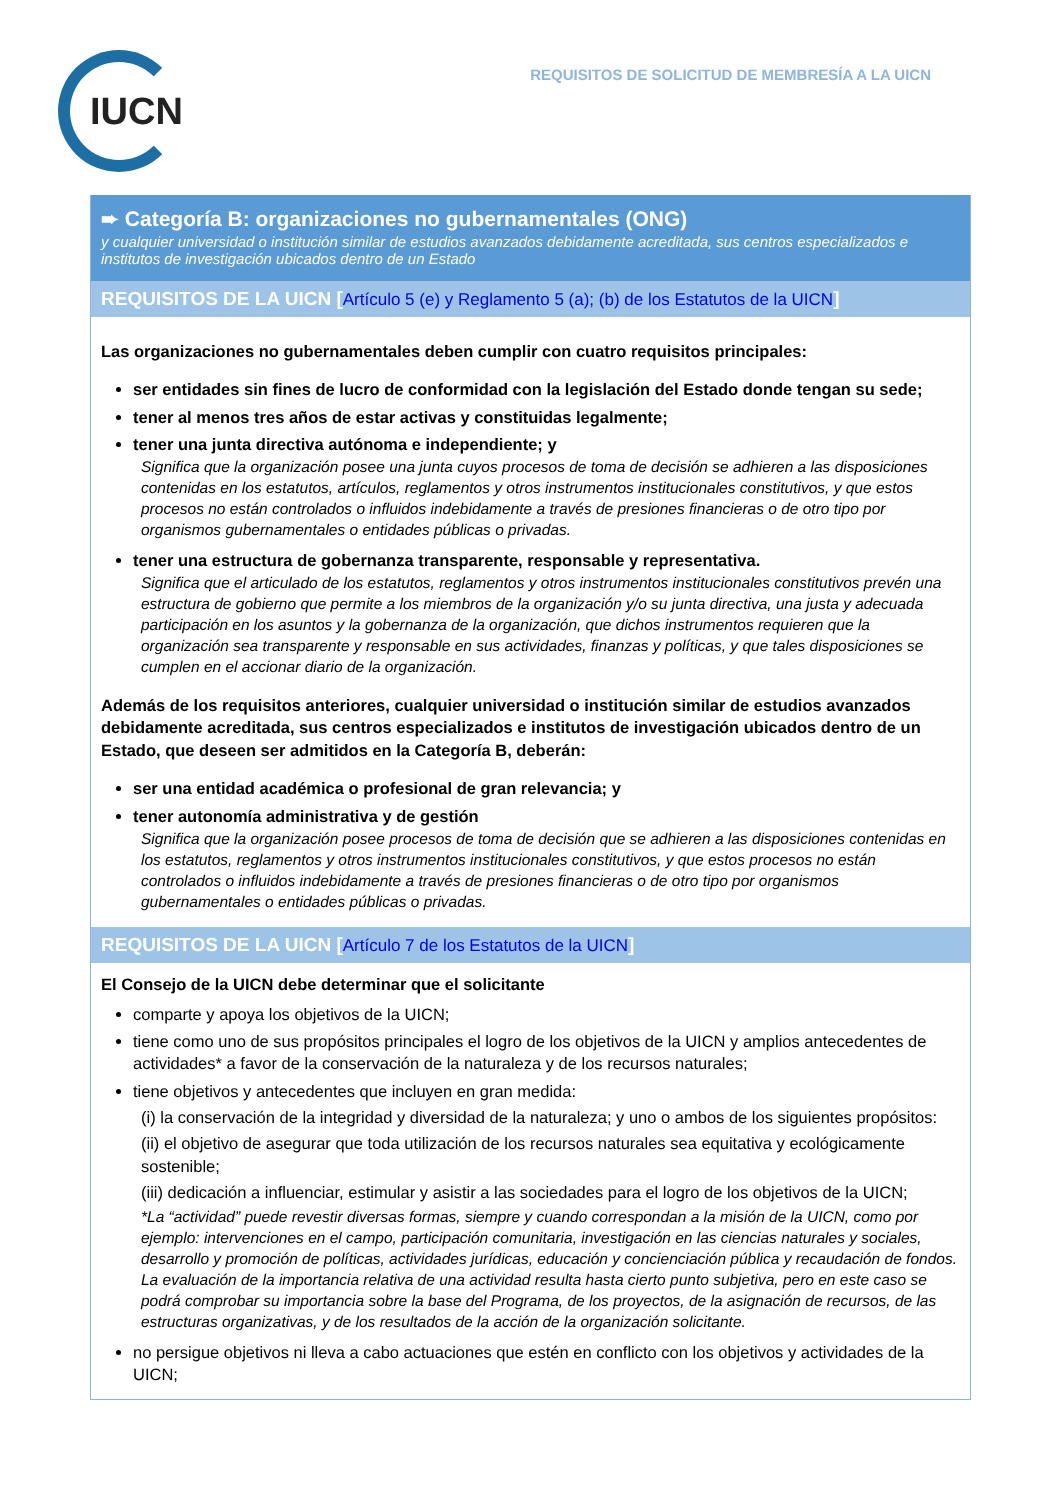IUCN
REQUISITOS DE SOLICITUD DE MEMBRESÍA A LA UICN
➨ Categoría B: organizaciones no gubernamentales (ONG)
y cualquier universidad o institución similar de estudios avanzados debidamente acreditada, sus centros especializados e institutos de investigación ubicados dentro de un Estado
REQUISITOS DE LA UICN [Artículo 5 (e) y Reglamento 5 (a); (b) de los Estatutos de la UICN]
Las organizaciones no gubernamentales deben cumplir con cuatro requisitos principales:
ser entidades sin fines de lucro de conformidad con la legislación del Estado donde tengan su sede;
tener al menos tres años de estar activas y constituidas legalmente;
tener una junta directiva autónoma e independiente; y
Significa que la organización posee una junta cuyos procesos de toma de decisión se adhieren a las disposiciones contenidas en los estatutos, artículos, reglamentos y otros instrumentos institucionales constitutivos, y que estos procesos no están controlados o influidos indebidamente a través de presiones financieras o de otro tipo por organismos gubernamentales o entidades públicas o privadas.
tener una estructura de gobernanza transparente, responsable y representativa.
Significa que el articulado de los estatutos, reglamentos y otros instrumentos institucionales constitutivos prevén una estructura de gobierno que permite a los miembros de la organización y/o su junta directiva, una justa y adecuada participación en los asuntos y la gobernanza de la organización, que dichos instrumentos requieren que la organización sea transparente y responsable en sus actividades, finanzas y políticas, y que tales disposiciones se cumplen en el accionar diario de la organización.
Además de los requisitos anteriores, cualquier universidad o institución similar de estudios avanzados debidamente acreditada, sus centros especializados e institutos de investigación ubicados dentro de un Estado, que deseen ser admitidos en la Categoría B, deberán:
ser una entidad académica o profesional de gran relevancia; y
tener autonomía administrativa y de gestión
Significa que la organización posee procesos de toma de decisión que se adhieren a las disposiciones contenidas en los estatutos, reglamentos y otros instrumentos institucionales constitutivos, y que estos procesos no están controlados o influidos indebidamente a través de presiones financieras o de otro tipo por organismos gubernamentales o entidades públicas o privadas.
REQUISITOS DE LA UICN [Artículo 7 de los Estatutos de la UICN]
El Consejo de la UICN debe determinar que el solicitante
comparte y apoya los objetivos de la UICN;
tiene como uno de sus propósitos principales el logro de los objetivos de la UICN y amplios antecedentes de actividades* a favor de la conservación de la naturaleza y de los recursos naturales;
tiene objetivos y antecedentes que incluyen en gran medida:
(i) la conservación de la integridad y diversidad de la naturaleza; y uno o ambos de los siguientes propósitos:
(ii) el objetivo de asegurar que toda utilización de los recursos naturales sea equitativa y ecológicamente sostenible;
(iii) dedicación a influenciar, estimular y asistir a las sociedades para el logro de los objetivos de la UICN;
*La “actividad” puede revestir diversas formas, siempre y cuando correspondan a la misión de la UICN, como por ejemplo: intervenciones en el campo, participación comunitaria, investigación en las ciencias naturales y sociales, desarrollo y promoción de políticas, actividades jurídicas, educación y concienciación pública y recaudación de fondos. La evaluación de la importancia relativa de una actividad resulta hasta cierto punto subjetiva, pero en este caso se podrá comprobar su importancia sobre la base del Programa, de los proyectos, de la asignación de recursos, de las estructuras organizativas, y de los resultados de la acción de la organización solicitante.
no persigue objetivos ni lleva a cabo actuaciones que estén en conflicto con los objetivos y actividades de la UICN;